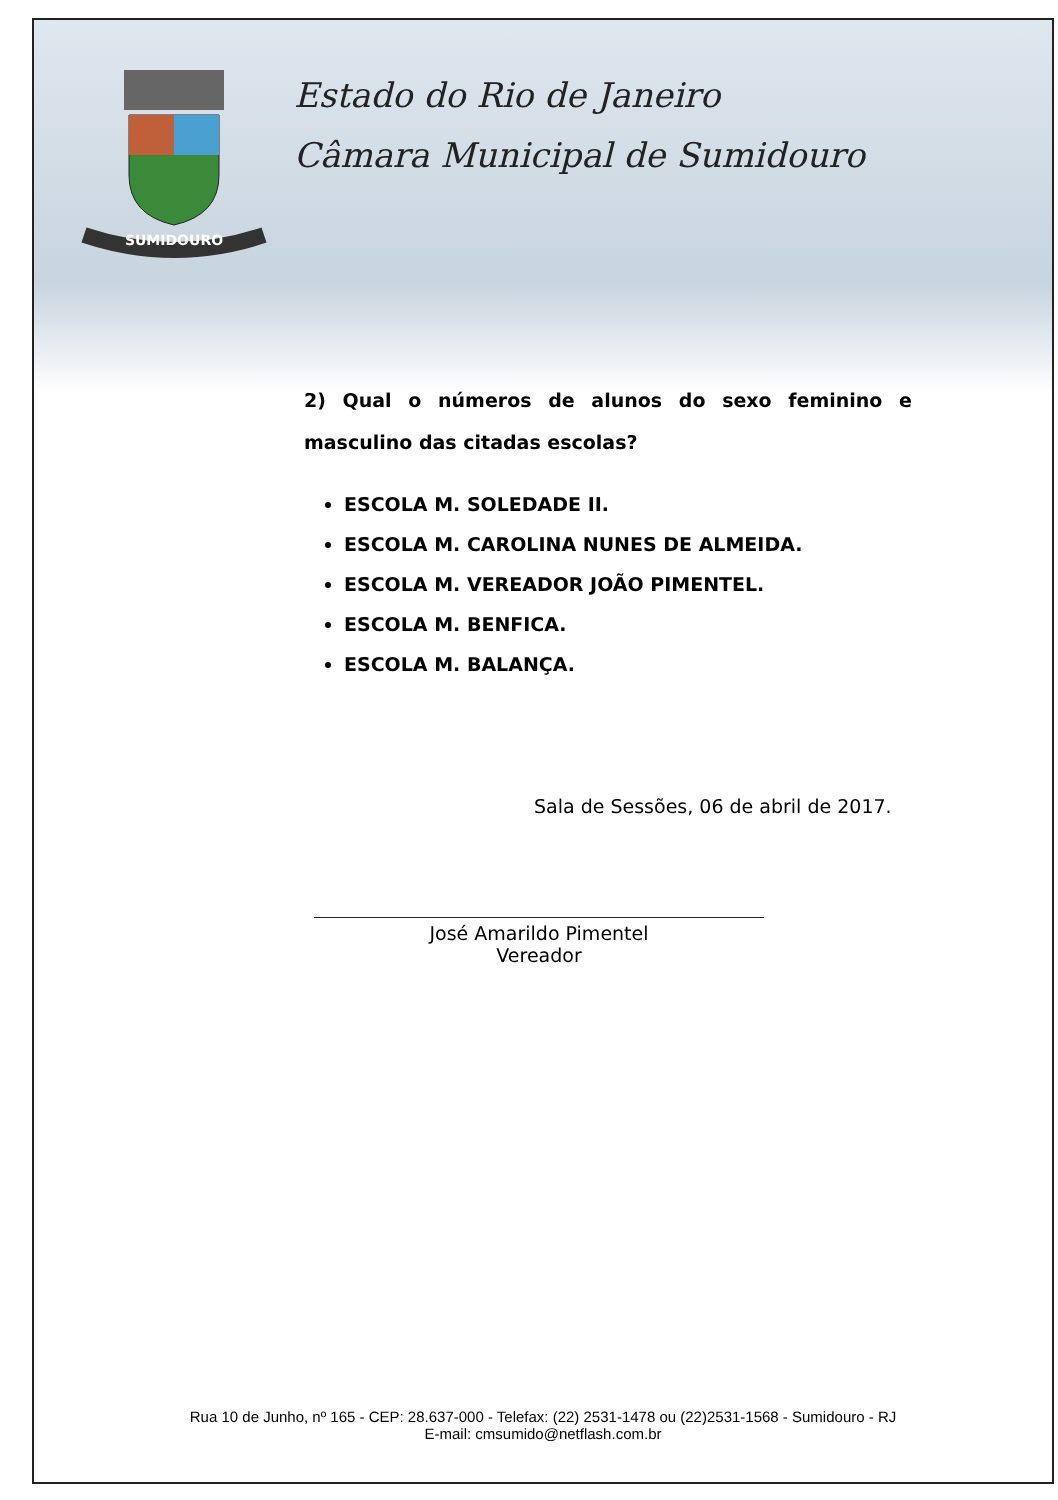SUMIDOURO
Estado do Rio de Janeiro
Câmara Municipal de Sumidouro
2) Qual o números de alunos do sexo feminino e masculino das citadas escolas?
ESCOLA M. SOLEDADE II.
ESCOLA M. CAROLINA NUNES DE ALMEIDA.
ESCOLA M. VEREADOR JOÃO PIMENTEL.
ESCOLA M. BENFICA.
ESCOLA M. BALANÇA.
Sala de Sessões, 06 de abril de 2017.
José Amarildo Pimentel
Vereador
Rua 10 de Junho, nº 165 - CEP: 28.637-000 - Telefax: (22) 2531-1478 ou (22)2531-1568 - Sumidouro - RJ
E-mail: cmsumido@netflash.com.br